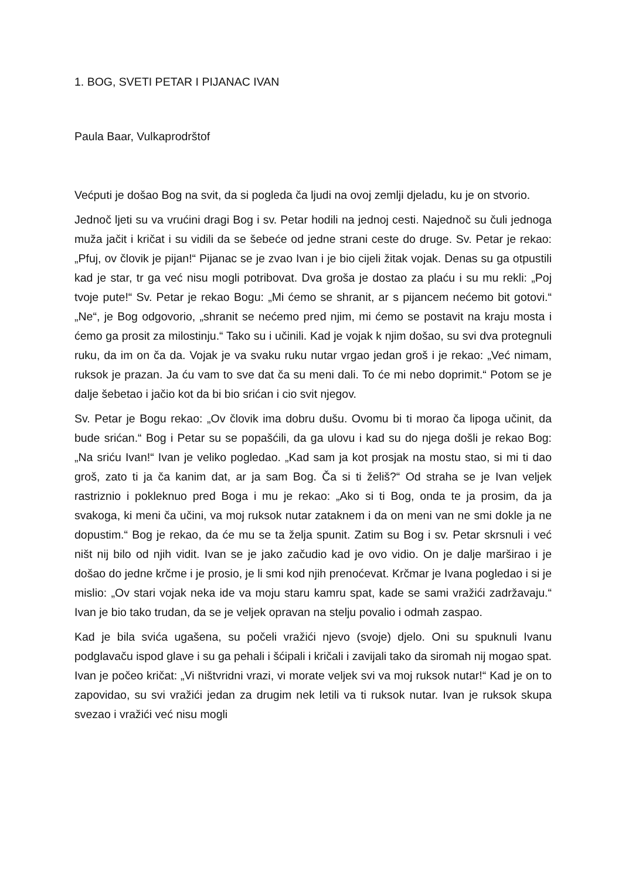1. BOG, SVETI PETAR I PIJANAC IVAN
Paula Baar, Vulkaprodrštof
Većputi je došao Bog na svit, da si pogleda ča ljudi na ovoj zemlji djeladu, ku je on stvorio.
Jednoč ljeti su va vrućini dragi Bog i sv. Petar hodili na jednoj cesti. Najednoč su čuli jednoga muža jačit i kričat i su vidili da se šebeće od jedne strani ceste do druge. Sv. Petar je rekao: „Pfuj, ov človik je pijan!“ Pijanac se je zvao Ivan i je bio cijeli žitak vojak. Denas su ga otpustili kad je star, tr ga već nisu mogli potribovat. Dva groša je dostao za plaću i su mu rekli: „Poj tvoje pute!“ Sv. Petar je rekao Bogu: „Mi ćemo se shranit, ar s pijancem nećemo bit gotovi.“ „Ne“, je Bog odgovorio, „shranit se nećemo pred njim, mi ćemo se postavit na kraju mosta i ćemo ga prosit za milostinju.“ Tako su i učinili. Kad je vojak k njim došao, su svi dva protegnuli ruku, da im on ča da. Vojak je va svaku ruku nutar vrgao jedan groš i je rekao: „Već nimam, ruksok je prazan. Ja ću vam to sve dat ča su meni dali. To će mi nebo doprimit.“ Potom se je dalje šebetao i jačio kot da bi bio srićan i cio svit njegov.
Sv. Petar je Bogu rekao: „Ov človik ima dobru dušu. Ovomu bi ti morao ča lipoga učinit, da bude srićan.“ Bog i Petar su se popašćili, da ga ulovu i kad su do njega došli je rekao Bog: „Na sriću Ivan!“ Ivan je veliko pogledao. „Kad sam ja kot prosjak na mostu stao, si mi ti dao groš, zato ti ja ča kanim dat, ar ja sam Bog. Ča si ti želiš?“ Od straha se je Ivan veljek rastriznio i pokleknuo pred Boga i mu je rekao: „Ako si ti Bog, onda te ja prosim, da ja svakoga, ki meni ča učini, va moj ruksok nutar zataknem i da on meni van ne smi dokle ja ne dopustim.“ Bog je rekao, da će mu se ta želja spunit. Zatim su Bog i sv. Petar skrsnuli i već ništ nij bilo od njih vidit. Ivan se je jako začudio kad je ovo vidio. On je dalje marširao i je došao do jedne krčme i je prosio, je li smi kod njih prenoćevat. Krčmar je Ivana pogledao i si je mislio: „Ov stari vojak neka ide va moju staru kamru spat, kade se sami vražići zadržavaju.“ Ivan je bio tako trudan, da se je veljek opravan na stelju povalio i odmah zaspao.
Kad je bila svića ugašena, su počeli vražići njevo (svoje) djelo. Oni su spuknuli Ivanu podglavaču ispod glave i su ga pehali i šćipali i kričali i zavijali tako da siromah nij mogao spat. Ivan je počeo kričat: „Vi ništvridni vrazi, vi morate veljek svi va moj ruksok nutar!“ Kad je on to zapovidao, su svi vražići jedan za drugim nek letili va ti ruksok nutar. Ivan je ruksok skupa svezao i vražići već nisu mogli